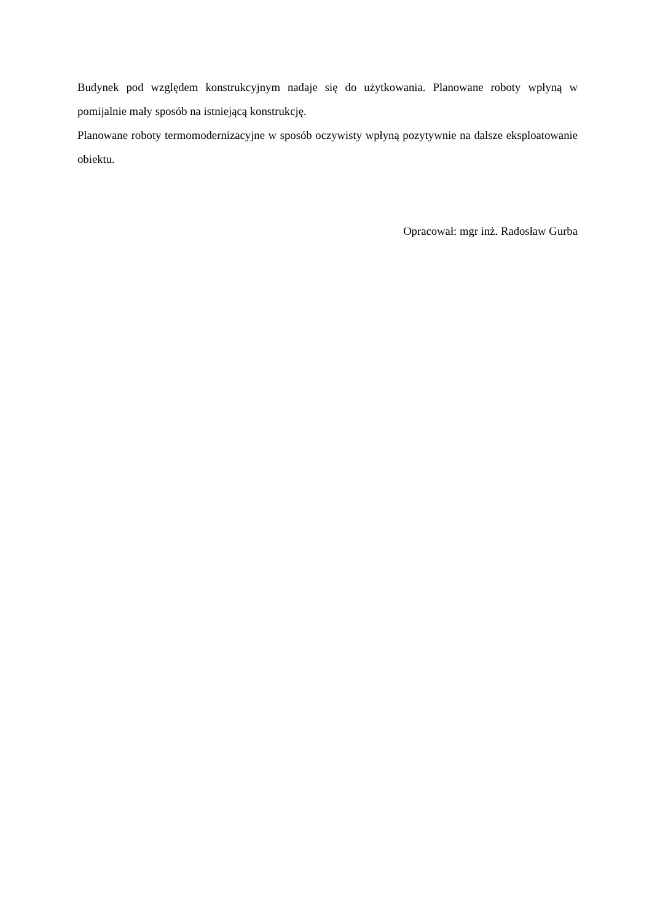Budynek pod względem konstrukcyjnym nadaje się do użytkowania. Planowane roboty wpłyną w pomijalnie mały sposób na istniejącą konstrukcję.
Planowane roboty termomodernizacyjne w sposób oczywisty wpłyną pozytywnie na dalsze eksploatowanie obiektu.
Opracował: mgr inż. Radosław Gurba